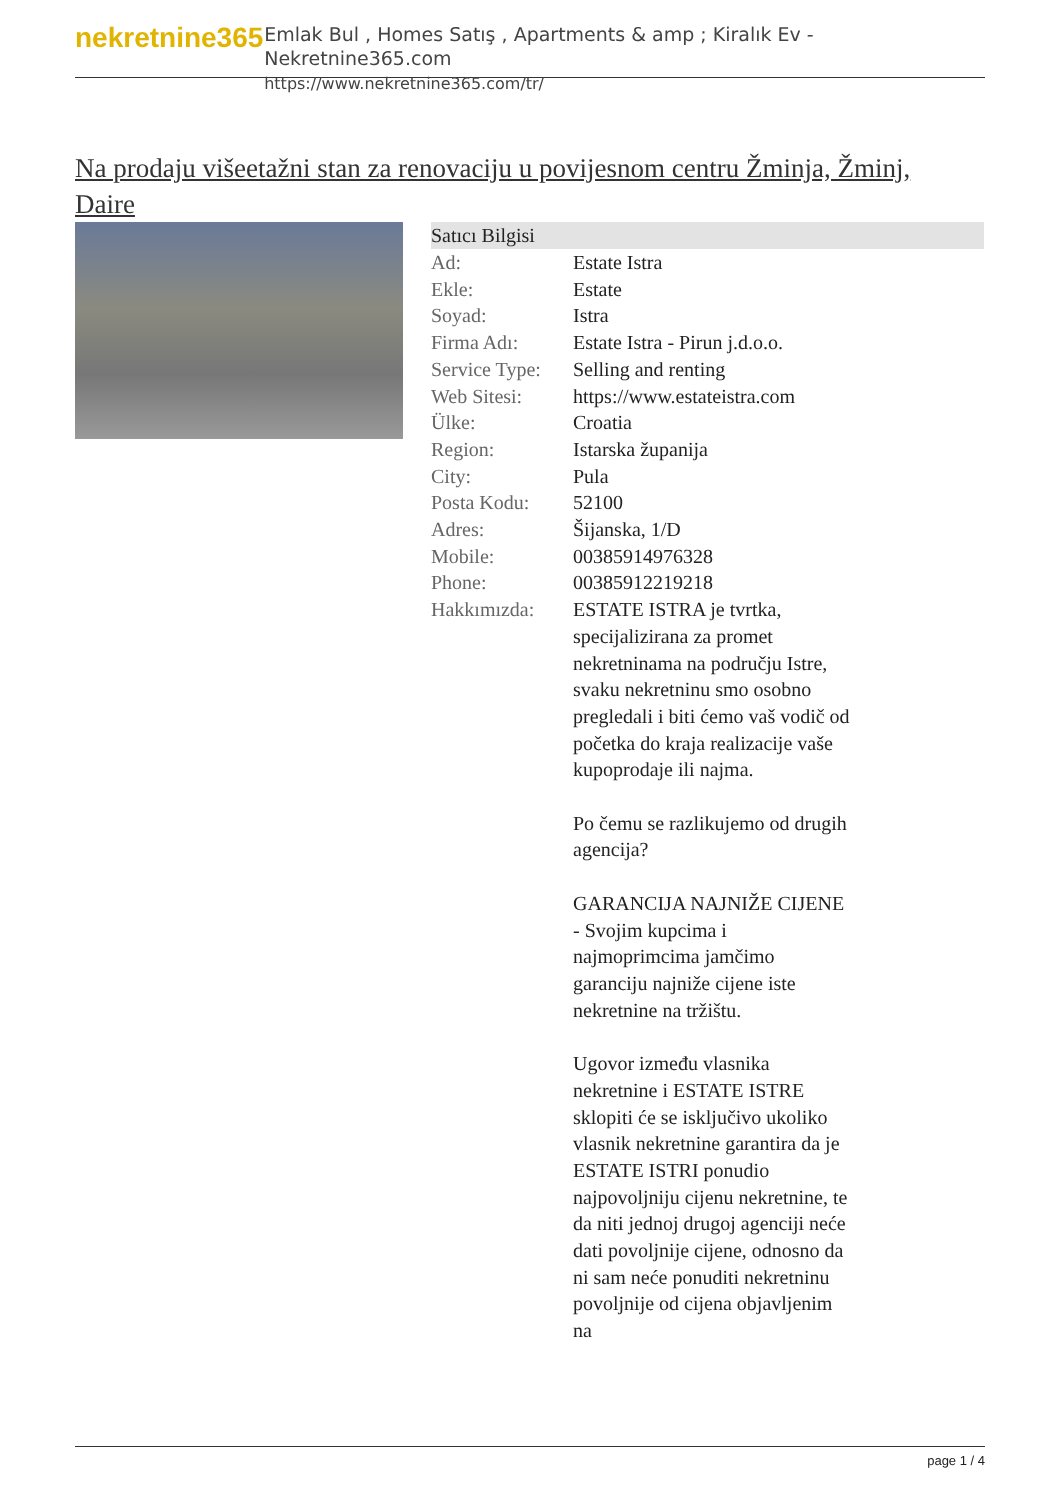nekretnine365
Emlak Bul , Homes Satış , Apartments & amp ; Kiralık Ev - Nekretnine365.com
https://www.nekretnine365.com/tr/
Na prodaju višeetažni stan za renovaciju u povijesnom centru Žminja, Žminj, Daire
| Satıcı Bilgisi | |
| --- | --- |
| Ad: | Estate Istra |
| Ekle: | Estate |
| Soyad: | Istra |
| Firma Adı: | Estate Istra - Pirun j.d.o.o. |
| Service Type: | Selling and renting |
| Web Sitesi: | https://www.estateistra.com |
| Ülke: | Croatia |
| Region: | Istarska županija |
| City: | Pula |
| Posta Kodu: | 52100 |
| Adres: | Šijanska, 1/D |
| Mobile: | 00385914976328 |
| Phone: | 00385912219218 |
| Hakkımızda: | ESTATE ISTRA je tvrtka, specijalizirana za promet nekretninama na području Istre, svaku nekretninu smo osobno pregledali i biti ćemo vaš vodič od početka do kraja realizacije vaše kupoprodaje ili najma. Po čemu se razlikujemo od drugih agencija? GARANCIJA NAJNIŽE CIJENE - Svojim kupcima i najmoprimcima jamčimo garanciju najniže cijene iste nekretnine na tržištu. Ugovor između vlasnika nekretnine i ESTATE ISTRE sklopiti će se isključivo ukoliko vlasnik nekretnine garantira da je ESTATE ISTRI ponudio najpovoljniju cijenu nekretnine, te da niti jednoj drugoj agenciji neće dati povoljnije cijene, odnosno da ni sam neće ponuditi nekretninu povoljnije od cijena objavljenim na |
page 1 / 4